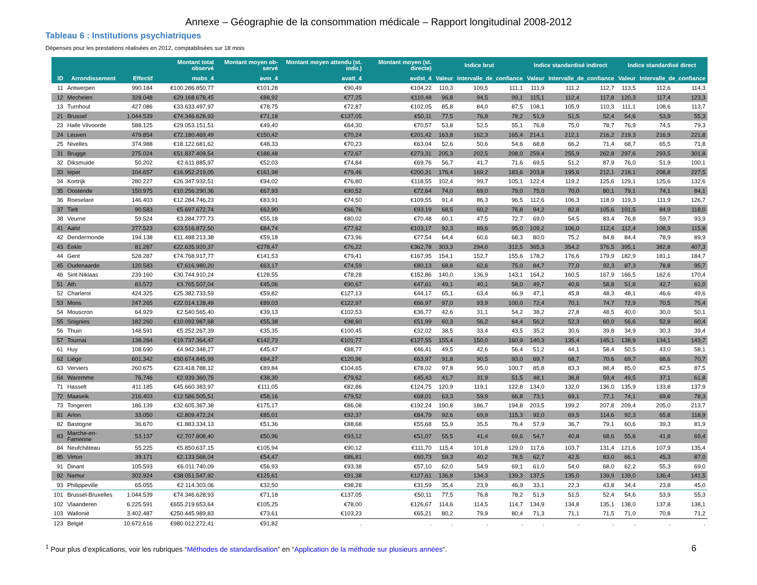Annexe – Géographie de la consommation médicale – Rapport longitudinal 2008-2012
Tableau 6 : Institutions psychiatriques
Dépenses pour les prestations réalisées en 2012, comptabilisées sur 18 mois
| | | | Montant total observé | Montant moyen ob-servé | Montant moyen attendu (st. indir.) | Montant moyen (st. directe) | Indice brut | | | Indice standardisé indirect | | | Indice standardisé direct | | |
| --- | --- | --- | --- | --- | --- | --- | --- | --- | --- | --- | --- | --- | --- | --- | --- |
| ID | Arrondissement | Effectif | mobs_4 | avm_4 | avatt_4 | avdst_4 | Valeur | Intervalle_de_confiance | | Valeur | Intervalle_de_confiance | | Valeur | Intervalle_de_confiance | |
| 11 | Antwerpen | 990.184 | €100.286.850,77 | €101,28 | €90,49 | €104,22 | 110,3 | 109,5 | 111,1 | 111,9 | 111,2 | 112,7 | 113,5 | 112,6 | 114,3 |
| 12 | Mechelen | 328.048 | €29.168.678,45 | €88,92 | €77,25 | €110,48 | 96,8 | 94,5 | 99,1 | 115,1 | 112,4 | 117,8 | 120,3 | 117,4 | 123,3 |
| 13 | Turnhout | 427.086 | €33.633.497,97 | €78,75 | €72,87 | €102,05 | 85,8 | 84,0 | 87,5 | 108,1 | 105,9 | 110,3 | 111,1 | 108,6 | 113,7 |
| 21 | Brussel | 1.044.539 | €74.346.628,93 | €71,18 | €137,05 | €50,11 | 77,5 | 76,8 | 78,2 | 51,9 | 51,5 | 52,4 | 54,6 | 53,9 | 55,3 |
| 23 | Halle Vilvoorde | 588.125 | €29.053.151,51 | €49,40 | €64,30 | €70,57 | 53,8 | 52,5 | 55,1 | 76,8 | 75,0 | 78,7 | 76,9 | 74,5 | 79,3 |
| 24 | Leuven | 479.854 | €72.180.469,49 | €150,42 | €70,24 | €201,42 | 163,8 | 162,3 | 165,4 | 214,1 | 212,1 | 216,2 | 219,3 | 216,9 | 221,8 |
| 25 | Nivelles | 374.988 | €18.122.681,62 | €48,33 | €70,23 | €63,04 | 52,6 | 50,6 | 54,6 | 68,8 | 66,2 | 71,4 | 68,7 | 65,5 | 71,8 |
| 31 | Brugge | 275.024 | €51.837.409,54 | €188,48 | €72,67 | €273,31 | 205,3 | 202,5 | 208,0 | 259,4 | 255,9 | 262,8 | 297,6 | 293,5 | 301,8 |
| 32 | Diksmuide | 50.202 | €2.611.885,97 | €52,03 | €74,84 | €69,76 | 56,7 | 41,7 | 71,6 | 69,5 | 51,2 | 87,9 | 76,0 | 51,9 | 100,1 |
| 33 | Ieper | 104.657 | €16.952.219,05 | €161,98 | €79,46 | €200,31 | 176,4 | 169,2 | 183,6 | 203,8 | 195,6 | 212,1 | 218,1 | 208,8 | 227,5 |
| 34 | Kortrijk | 280.227 | €26.347.932,51 | €94,02 | €76,80 | €118,55 | 102,4 | 99,7 | 105,1 | 122,4 | 119,2 | 125,6 | 129,1 | 125,6 | 132,6 |
| 35 | Oostende | 150.975 | €10.256.290,36 | €67,93 | €90,52 | €72,64 | 74,0 | 69,0 | 79,0 | 75,0 | 70,0 | 80,1 | 79,1 | 74,1 | 84,1 |
| 36 | Roeselare | 146.403 | €12.284.746,23 | €83,91 | €74,50 | €109,55 | 91,4 | 86,3 | 96,5 | 112,6 | 106,3 | 118,9 | 119,3 | 111,9 | 126,7 |
| 37 | Tielt | 90.583 | €5.697.672,74 | €62,90 | €66,76 | €93,19 | 68,5 | 60,2 | 76,8 | 94,2 | 82,8 | 105,6 | 101,5 | 84,9 | 118,0 |
| 38 | Veurne | 59.524 | €3.284.777,73 | €55,18 | €80,02 | €70,48 | 60,1 | 47,5 | 72,7 | 69,0 | 54,5 | 83,4 | 76,8 | 59,7 | 93,9 |
| 41 | Aalst | 277.523 | €23.516.872,50 | €84,74 | €77,62 | €103,17 | 92,3 | 89,6 | 95,0 | 109,2 | 106,0 | 112,4 | 112,4 | 108,9 | 115,8 |
| 42 | Dendermonde | 194.138 | €11.488.213,38 | €59,18 | €73,96 | €77,54 | 64,4 | 60,6 | 68,3 | 80,0 | 75,2 | 84,8 | 84,4 | 78,9 | 89,9 |
| 43 | Eeklo | 81.287 | €22.635.920,37 | €278,47 | €76,22 | €362,78 | 303,3 | 294,0 | 312,5 | 365,3 | 354,2 | 376,5 | 395,1 | 382,8 | 407,3 |
| 44 | Gent | 528.287 | €74.768.917,77 | €141,53 | €79,41 | €167,95 | 154,1 | 152,7 | 155,6 | 178,2 | 176,6 | 179,9 | 182,9 | 181,1 | 184,7 |
| 45 | Oudenaarde | 120.583 | €7.616.980,20 | €63,17 | €74,59 | €80,13 | 68,8 | 62,6 | 75,0 | 84,7 | 77,0 | 92,3 | 87,3 | 78,8 | 95,7 |
| 46 | Sint-Niklaas | 239.160 | €30.744.910,24 | €128,55 | €78,28 | €152,86 | 140,0 | 136,9 | 143,1 | 164,2 | 160,5 | 167,9 | 166,5 | 162,6 | 170,4 |
| 51 | Ath | 83.572 | €3.765.507,04 | €45,06 | €90,67 | €47,61 | 49,1 | 40,1 | 58,0 | 49,7 | 40,6 | 58,8 | 51,8 | 42,7 | 61,0 |
| 52 | Charleroi | 424.325 | €25.382.733,59 | €59,82 | €127,13 | €44,17 | 65,1 | 63,4 | 66,9 | 47,1 | 45,8 | 48,3 | 48,1 | 46,6 | 49,6 |
| 53 | Mons | 247.265 | €22.014.128,49 | €89,03 | €122,97 | €66,97 | 97,0 | 93,9 | 100,0 | 72,4 | 70,1 | 74,7 | 72,9 | 70,5 | 75,4 |
| 54 | Mouscron | 64.929 | €2.540.565,40 | €39,13 | €102,53 | €36,77 | 42,6 | 31,1 | 54,2 | 38,2 | 27,8 | 48,5 | 40,0 | 30,0 | 50,1 |
| 55 | Soignies | 182.260 | €10.092.987,68 | €55,38 | €98,60 | €51,99 | 60,3 | 56,2 | 64,4 | 56,2 | 52,3 | 60,0 | 56,6 | 52,8 | 60,4 |
| 56 | Thuin | 148.591 | €5.252.267,39 | €35,35 | €100,45 | €32,02 | 38,5 | 33,4 | 43,5 | 35,2 | 30,6 | 39,8 | 34,9 | 30,3 | 39,4 |
| 57 | Tournai | 138.284 | €19.737.364,47 | €142,73 | €101,77 | €127,55 | 155,4 | 150,0 | 160,9 | 140,3 | 135,4 | 145,1 | 138,9 | 134,1 | 143,7 |
| 61 | Huy | 108.690 | €4.942.348,27 | €45,47 | €88,77 | €46,41 | 49,5 | 42,6 | 56,4 | 51,2 | 44,1 | 58,4 | 50,5 | 43,0 | 58,1 |
| 62 | Liège | 601.342 | €50.674.845,99 | €84,27 | €120,96 | €63,97 | 91,8 | 90,5 | 93,0 | 69,7 | 68,7 | 70,6 | 69,7 | 68,6 | 70,7 |
| 63 | Verviers | 260.675 | €23.418.788,12 | €89,84 | €104,65 | €78,02 | 97,8 | 95,0 | 100,7 | 85,8 | 83,3 | 88,4 | 85,0 | 82,5 | 87,5 |
| 64 | Waremme | 76.746 | €2.939.360,75 | €38,30 | €79,62 | €45,43 | 41,7 | 31,9 | 51,5 | 48,1 | 36,8 | 59,4 | 49,5 | 37,1 | 61,8 |
| 71 | Hasselt | 411.185 | €45.660.383,97 | €111,05 | €82,86 | €124,75 | 120,9 | 119,1 | 122,8 | 134,0 | 132,0 | 136,0 | 135,9 | 133,8 | 137,9 |
| 72 | Maaseik | 216.403 | €12.586.505,51 | €58,16 | €79,52 | €68,01 | 63,3 | 59,9 | 66,8 | 73,1 | 69,1 | 77,1 | 74,1 | 69,8 | 78,3 |
| 73 | Tongeren | 186.139 | €32.605.367,38 | €175,17 | €86,08 | €192,24 | 190,8 | 186,7 | 194,8 | 203,5 | 199,2 | 207,8 | 209,4 | 205,0 | 213,7 |
| 81 | Arlon | 33.050 | €2.809.472,24 | €85,01 | €92,37 | €84,79 | 92,6 | 69,9 | 115,3 | 92,0 | 69,5 | 114,6 | 92,3 | 65,8 | 118,9 |
| 82 | Bastogne | 36.670 | €1.883.334,13 | €51,36 | €88,68 | €55,68 | 55,9 | 35,5 | 76,4 | 57,9 | 36,7 | 79,1 | 60,6 | 39,3 | 81,9 |
| 83 | Marche-en-Famenne | 53.137 | €2.707.808,40 | €50,96 | €93,12 | €51,07 | 55,5 | 41,4 | 69,6 | 54,7 | 40,8 | 68,6 | 55,6 | 41,8 | 69,4 |
| 84 | Neufchâteau | 55.225 | €5.850.637,15 | €105,94 | €90,12 | €111,70 | 115,4 | 101,8 | 129,0 | 117,6 | 103,7 | 131,4 | 121,6 | 107,9 | 135,4 |
| 85 | Virton | 39.171 | €2.133.568,04 | €54,47 | €86,81 | €60,73 | 59,3 | 40,2 | 78,5 | 62,7 | 42,5 | 83,0 | 66,1 | 45,3 | 87,0 |
| 91 | Dinant | 105.593 | €6.011.740,09 | €56,93 | €93,38 | €57,10 | 62,0 | 54,9 | 69,1 | 61,0 | 54,0 | 68,0 | 62,2 | 55,3 | 69,0 |
| 92 | Namur | 302.924 | €38.051.547,92 | €125,61 | €91,38 | €127,61 | 136,8 | 134,3 | 139,3 | 137,5 | 135,0 | 139,9 | 139,0 | 136,4 | 141,5 |
| 93 | Philippeville | 65.055 | €2.114.303,06 | €32,50 | €98,28 | €31,59 | 35,4 | 23,9 | 46,9 | 33,1 | 22,3 | 43,8 | 34,4 | 23,8 | 45,0 |
| 101 | Brussel-Bruxelles | 1.044.539 | €74.346.628,93 | €71,18 | €137,05 | €50,11 | 77,5 | 76,8 | 78,2 | 51,9 | 51,5 | 52,4 | 54,6 | 53,9 | 55,3 |
| 102 | Vlaanderen | 6.225.591 | €655.219.653,64 | €105,25 | €78,00 | €126,67 | 114,6 | 114,5 | 114,7 | 134,9 | 134,8 | 135,1 | 138,0 | 137,8 | 138,1 |
| 103 | Wallonië | 3.402.487 | €250.445.989,83 | €73,61 | €103,23 | €65,21 | 80,2 | 79,9 | 80,4 | 71,3 | 71,1 | 71,5 | 71,0 | 70,8 | 71,2 |
| 123 | België | 10.672.616 | €980.012.272,41 | €91,82 | . | . | . | . | . | . | . | . | . | . | . |
<sup>1</sup> Pour plus d’explications, voir les rubriques “Méthodes de standardisation” en “Application de la méthode sur plusieurs années”. 6